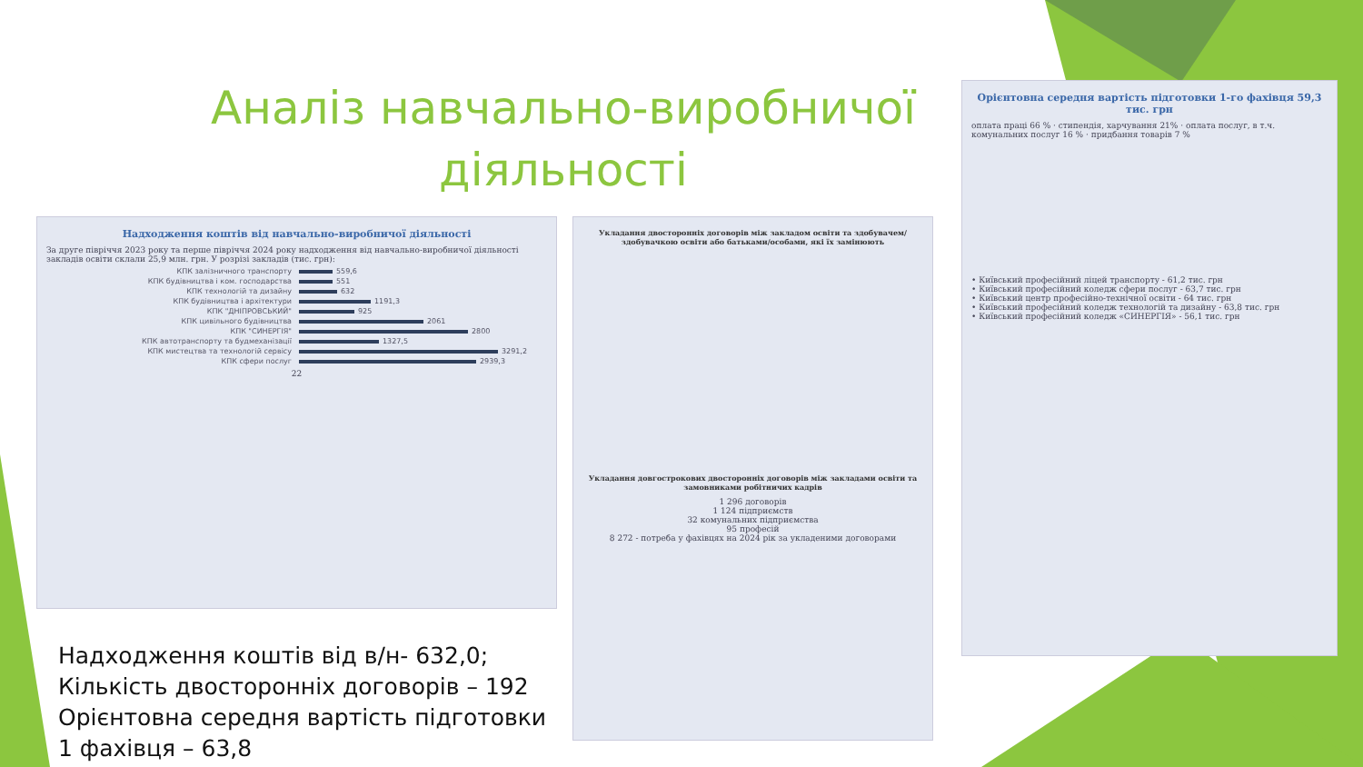Аналіз навчально-виробничої діяльності
Надходження коштів від навчально-виробничої діяльності
За друге півріччя 2023 року та перше півріччя 2024 року надходження від навчально-виробничої діяльності закладів освіти склали 25,9 млн. грн. У розрізі закладів (тис. грн):
КПК залізничного транспорту 559,6
КПК будівництва і ком. господарства 551
КПК технологій та дизайну 632
КПК будівництва і архітектури 1191,3
КПК "ДНІПРОВСЬКИЙ" 925
КПК цивільного будівництва 2061
КПК "СИНЕРГІЯ" 2800
КПК автотранспорту та будмеханізації 1327,5
КПК мистецтва та технологій сервісу 3291,2
КПК сфери послуг 2939,3
22
Укладання двосторонніх договорів між закладом освіти та здобувачем/ здобувачкою освіти або батьками/особами, які їх замінюють
Укладання довгострокових двосторонніх договорів між закладами освіти та замовниками робітничих кадрів
1 296 договорів
1 124 підприємств
32 комунальних підприємства
95 професій
8 272 - потреба у фахівцях на 2024 рік за укладеними договорами
Орієнтовна середня вартість підготовки 1-го фахівця 59,3 тис. грн
оплата праці 66 % · стипендія, харчування 21% · оплата послуг, в т.ч. комунальних послуг 16 % · придбання товарів 7 %
• Київський професійний ліцей транспорту - 61,2 тис. грн
• Київський професійний коледж сфери послуг - 63,7 тис. грн
• Київський центр професійно-технічної освіти - 64 тис. грн
• Київський професійний коледж технологій та дизайну - 63,8 тис. грн
• Київський професійний коледж «СИНЕРГІЯ» - 56,1 тис. грн
Надходження коштів від в/н- 632,0;
Кількість двосторонніх договорів – 192
Орієнтовна середня вартість підготовки
1 фахівця – 63,8